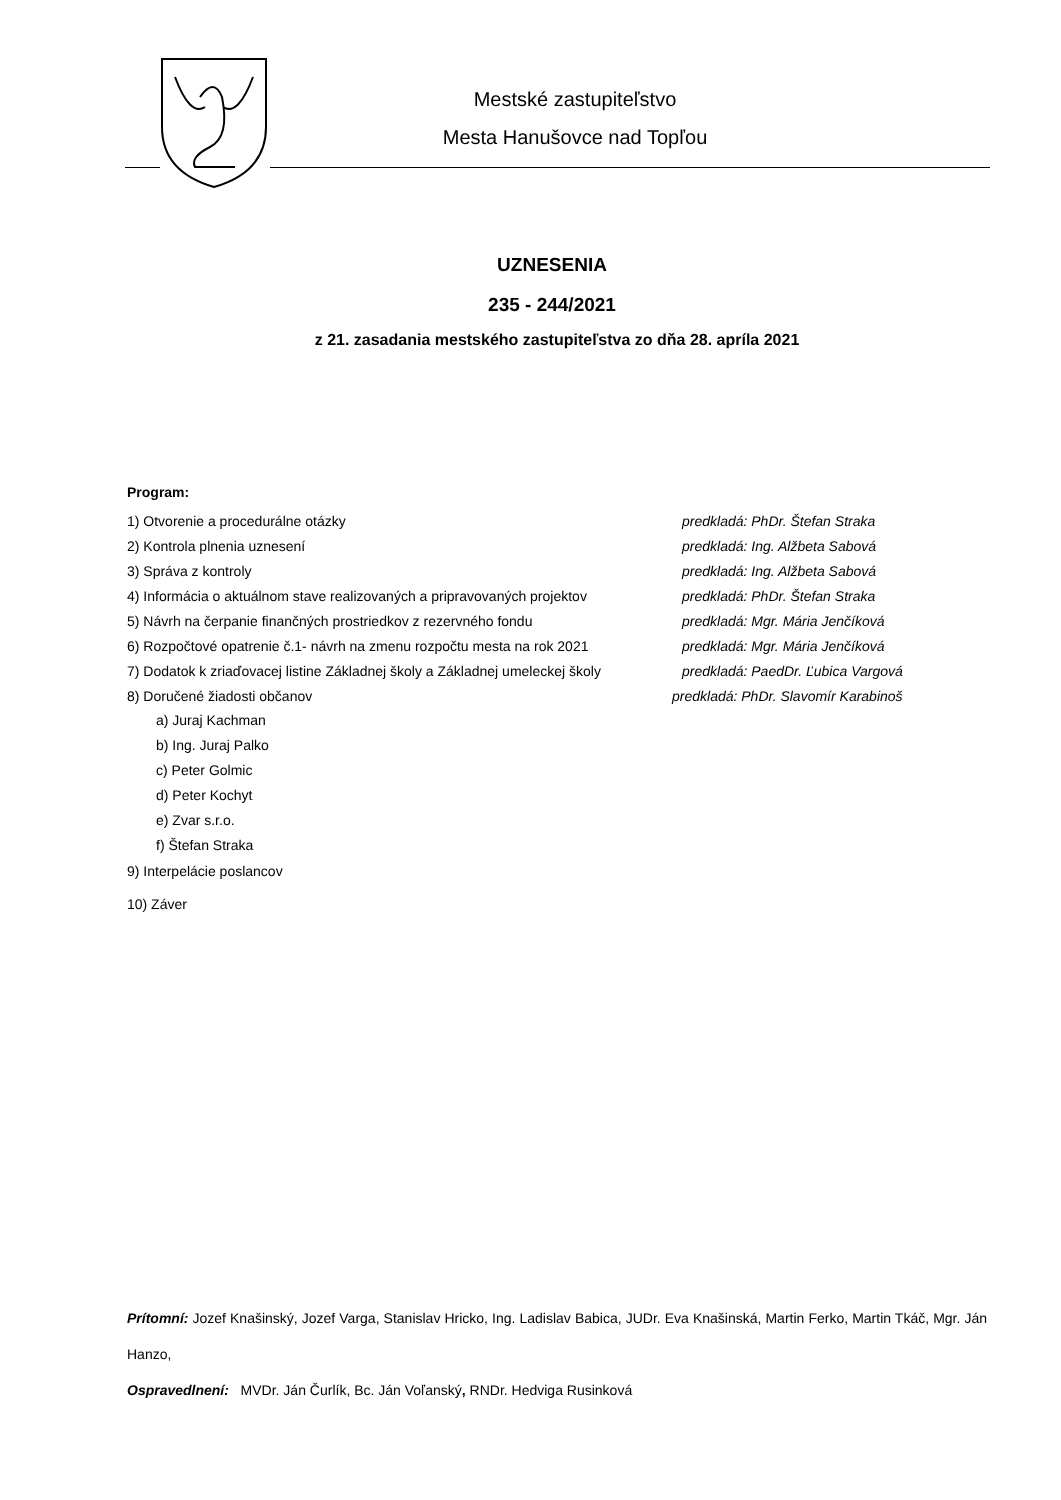Mestské zastupiteľstvo
Mesta Hanušovce nad Topľou
UZNESENIA
235 - 244/2021
z 21. zasadania mestského zastupiteľstva zo dňa 28. apríla 2021
Program:
1) Otvorenie a procedurálne otázky predkladá: PhDr. Štefan Straka
2) Kontrola plnenia uznesení predkladá: Ing. Alžbeta Sabová
3) Správa z kontroly predkladá: Ing. Alžbeta Sabová
4) Informácia o aktuálnom stave realizovaných a pripravovaných projektov predkladá: PhDr. Štefan Straka
5) Návrh na čerpanie finančných prostriedkov z rezervného fondu predkladá: Mgr. Mária Jenčíková
6) Rozpočtové opatrenie č.1- návrh na zmenu rozpočtu mesta na rok 2021 predkladá: Mgr. Mária Jenčíková
7) Dodatok k zriaďovacej listine Základnej školy a Základnej umeleckej školy predkladá: PaedDr. Ľubica Vargová
8) Doručené žiadosti občanov predkladá: PhDr. Slavomír Karabinoš
a) Juraj Kachman
b) Ing. Juraj Palko
c) Peter Golmic
d) Peter Kochyt
e) Zvar s.r.o.
f) Štefan Straka
9) Interpelácie poslancov
10) Záver
Prítomní: Jozef Knašinský, Jozef Varga, Stanislav Hricko, Ing. Ladislav Babica, JUDr. Eva Knašinská, Martin Ferko, Martin Tkáč, Mgr. Ján Hanzo,
Ospravedlnení: MVDr. Ján Čurlík, Bc. Ján Voľanský, RNDr. Hedviga Rusinková